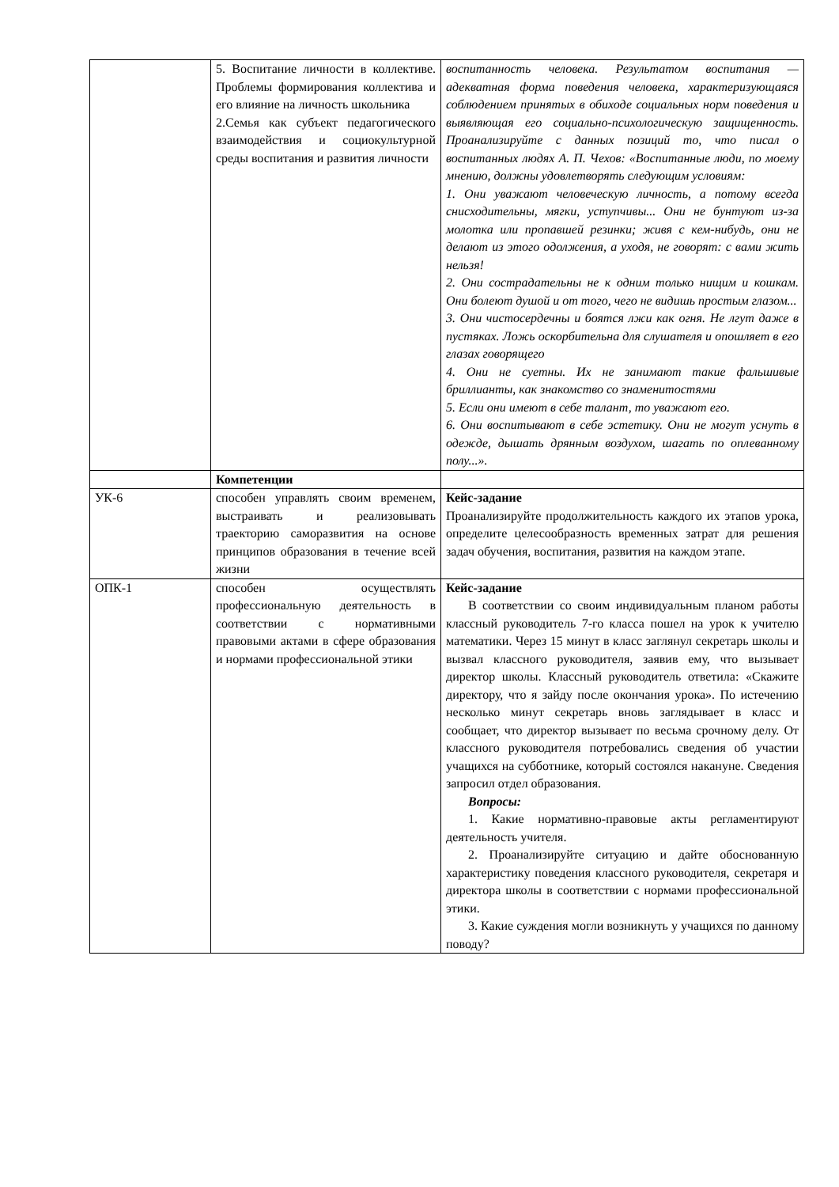| | 5. Воспитание личности в коллективе. Проблемы формирования коллектива и его влияние на личность школьника 2.Семья как субъект педагогического взаимодействия и социокультурной среды воспитания и развития личности | воспитанность человека. Результатом воспитания — адекватная форма поведения человека, характеризующаяся соблюдением принятых в обиходе социальных норм поведения и выявляющая его социально-психологическую защищенность. Проанализируйте с данных позиций то, что писал о воспитанных людях А. П. Чехов: «Воспитанные люди, по моему мнению, должны удовлетворять следующим условиям: 1. Они уважают человеческую личность, а потому всегда снисходительны, мягки, уступчивы... Они не бунтуют из-за молотка или пропавшей резинки; живя с кем-нибудь, они не делают из этого одолжения, а уходя, не говорят: с вами жить нельзя! 2. Они сострадательны не к одним только нищим и кошкам. Они болеют душой и от того, чего не видишь простым глазом... 3. Они чистосердечны и боятся лжи как огня. Не лгут даже в пустяках. Ложь оскорбительна для слушателя и опошляет в его глазах говорящего 4. Они не суетны. Их не занимают такие фальшивые бриллианты, как знакомство со знаменитостями 5. Если они имеют в себе талант, то уважают его. 6. Они воспитывают в себе эстетику. Они не могут уснуть в одежде, дышать дрянным воздухом, шагать по оплеванному полу...». |
| | Компетенции | |
| УК-6 | способен управлять своим временем, выстраивать и реализовывать траекторию саморазвития на основе принципов образования в течение всей жизни | Кейс-задание Проанализируйте продолжительность каждого их этапов урока, определите целесообразность временных затрат для решения задач обучения, воспитания, развития на каждом этапе. |
| ОПК-1 | способен осуществлять профессиональную деятельность в соответствии с нормативными правовыми актами в сфере образования и нормами профессиональной этики | Кейс-задание В соответствии со своим индивидуальным планом работы классный руководитель 7-го класса пошел на урок к учителю математики. Через 15 минут в класс заглянул секретарь школы и вызвал классного руководителя, заявив ему, что вызывает директор школы. Классный руководитель ответила: «Скажите директору, что я зайду после окончания урока». По истечению несколько минут секретарь вновь заглядывает в класс и сообщает, что директор вызывает по весьма срочному делу. От классного руководителя потребовались сведения об участии учащихся на субботнике, который состоялся накануне. Сведения запросил отдел образования. Вопросы: 1. Какие нормативно-правовые акты регламентируют деятельность учителя. 2. Проанализируйте ситуацию и дайте обоснованную характеристику поведения классного руководителя, секретаря и директора школы в соответствии с нормами профессиональной этики. 3. Какие суждения могли возникнуть у учащихся по данному поводу? |